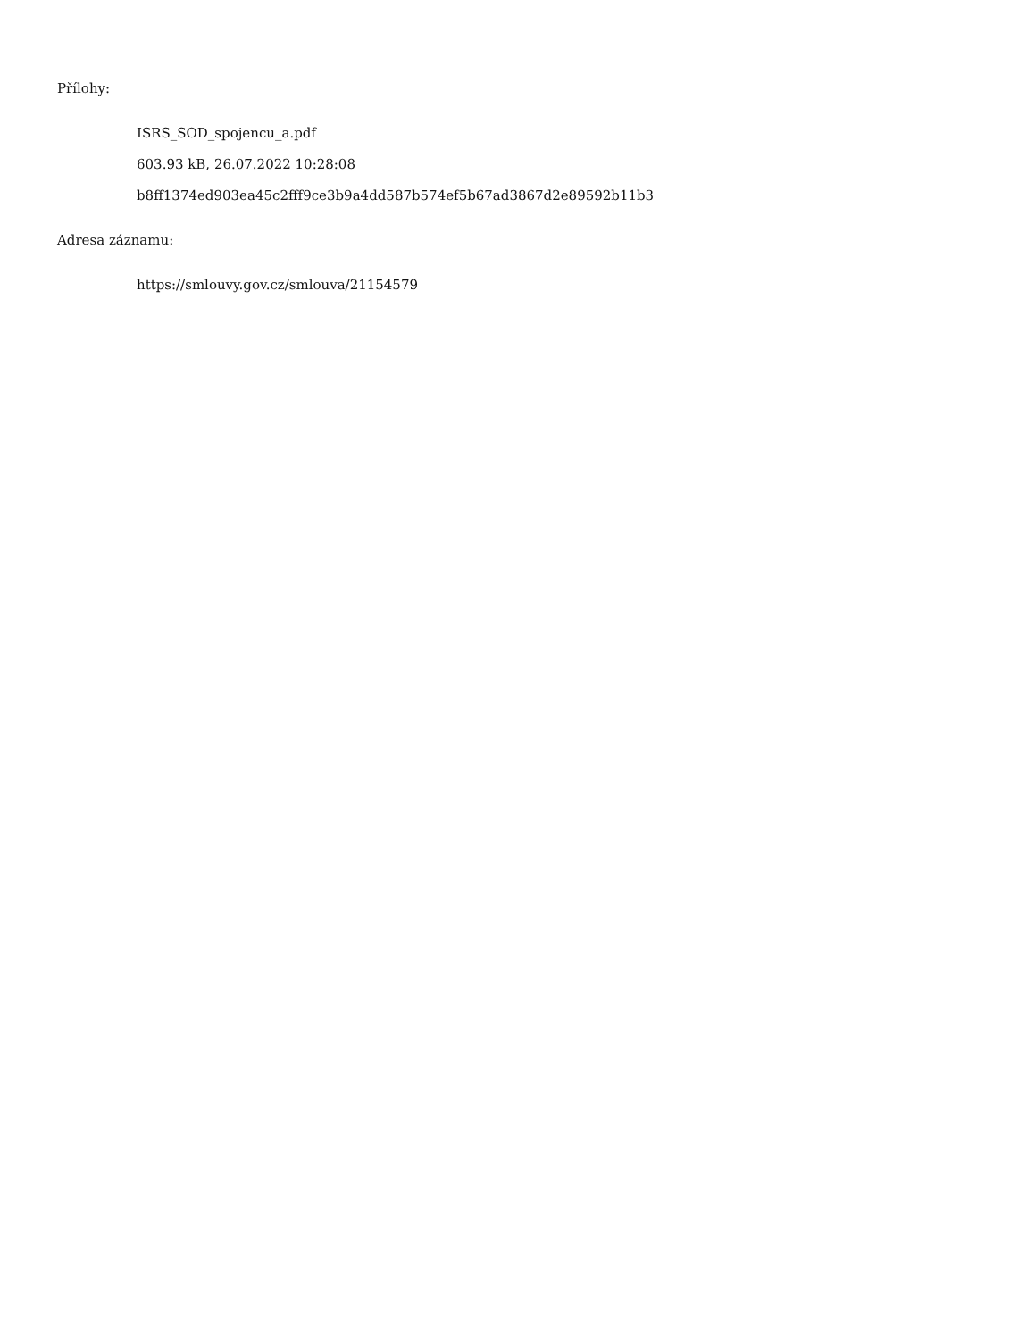Přílohy:
ISRS_SOD_spojencu_a.pdf
603.93 kB, 26.07.2022 10:28:08
b8ff1374ed903ea45c2fff9ce3b9a4dd587b574ef5b67ad3867d2e89592b11b3
Adresa záznamu:
https://smlouvy.gov.cz/smlouva/21154579